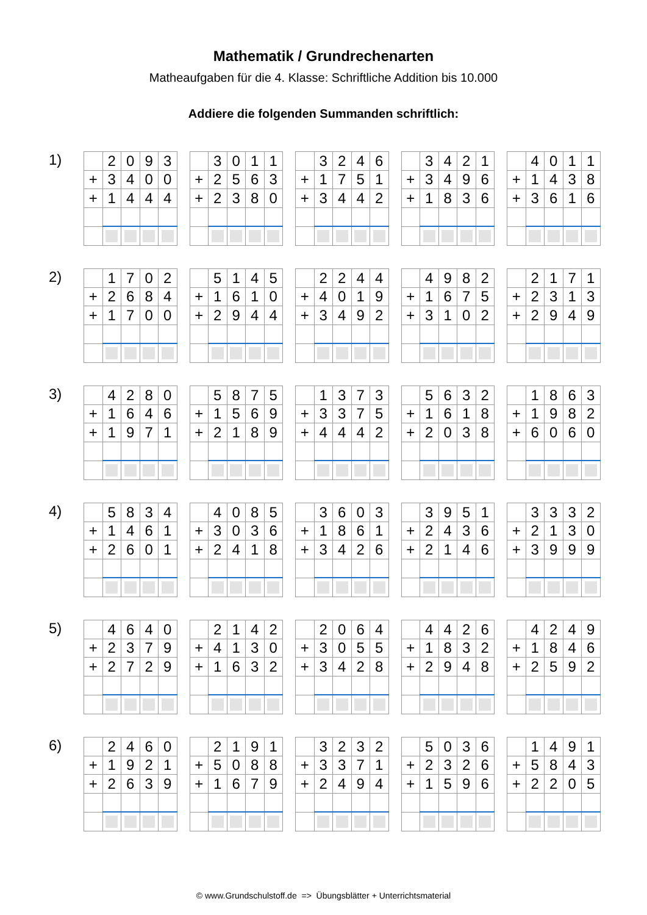Mathematik / Grundrechenarten
Matheaufgaben für die 4. Klasse: Schriftliche Addition bis 10.000
Addiere die folgenden Summanden schriftlich:
1)
| | 2 | 0 | 9 | 3 |
| + | 3 | 4 | 0 | 0 |
| + | 1 | 4 | 4 | 4 |
| | 3 | 0 | 1 | 1 |
| + | 2 | 5 | 6 | 3 |
| + | 2 | 3 | 8 | 0 |
| | 3 | 2 | 4 | 6 |
| + | 1 | 7 | 5 | 1 |
| + | 3 | 4 | 4 | 2 |
| | 3 | 4 | 2 | 1 |
| + | 3 | 4 | 9 | 6 |
| + | 1 | 8 | 3 | 6 |
| | 4 | 0 | 1 | 1 |
| + | 1 | 4 | 3 | 8 |
| + | 3 | 6 | 1 | 6 |
2)
| | 1 | 7 | 0 | 2 |
| + | 2 | 6 | 8 | 4 |
| + | 1 | 7 | 0 | 0 |
| | 5 | 1 | 4 | 5 |
| + | 1 | 6 | 1 | 0 |
| + | 2 | 9 | 4 | 4 |
| | 2 | 2 | 4 | 4 |
| + | 4 | 0 | 1 | 9 |
| + | 3 | 4 | 9 | 2 |
| | 4 | 9 | 8 | 2 |
| + | 1 | 6 | 7 | 5 |
| + | 3 | 1 | 0 | 2 |
| | 2 | 1 | 7 | 1 |
| + | 2 | 3 | 1 | 3 |
| + | 2 | 9 | 4 | 9 |
3)
| | 4 | 2 | 8 | 0 |
| + | 1 | 6 | 4 | 6 |
| + | 1 | 9 | 7 | 1 |
| | 5 | 8 | 7 | 5 |
| + | 1 | 5 | 6 | 9 |
| + | 2 | 1 | 8 | 9 |
| | 1 | 3 | 7 | 3 |
| + | 3 | 3 | 7 | 5 |
| + | 4 | 4 | 4 | 2 |
| | 5 | 6 | 3 | 2 |
| + | 1 | 6 | 1 | 8 |
| + | 2 | 0 | 3 | 8 |
| | 1 | 8 | 6 | 3 |
| + | 1 | 9 | 8 | 2 |
| + | 6 | 0 | 6 | 0 |
4)
| | 5 | 8 | 3 | 4 |
| + | 1 | 4 | 6 | 1 |
| + | 2 | 6 | 0 | 1 |
| | 4 | 0 | 8 | 5 |
| + | 3 | 0 | 3 | 6 |
| + | 2 | 4 | 1 | 8 |
| | 3 | 6 | 0 | 3 |
| + | 1 | 8 | 6 | 1 |
| + | 3 | 4 | 2 | 6 |
| | 3 | 9 | 5 | 1 |
| + | 2 | 4 | 3 | 6 |
| + | 2 | 1 | 4 | 6 |
| | 3 | 3 | 3 | 2 |
| + | 2 | 1 | 3 | 0 |
| + | 3 | 9 | 9 | 9 |
5)
| | 4 | 6 | 4 | 0 |
| + | 2 | 3 | 7 | 9 |
| + | 2 | 7 | 2 | 9 |
| | 2 | 1 | 4 | 2 |
| + | 4 | 1 | 3 | 0 |
| + | 1 | 6 | 3 | 2 |
| | 2 | 0 | 6 | 4 |
| + | 3 | 0 | 5 | 5 |
| + | 3 | 4 | 2 | 8 |
| | 4 | 4 | 2 | 6 |
| + | 1 | 8 | 3 | 2 |
| + | 2 | 9 | 4 | 8 |
| | 4 | 2 | 4 | 9 |
| + | 1 | 8 | 4 | 6 |
| + | 2 | 5 | 9 | 2 |
6)
| | 2 | 4 | 6 | 0 |
| + | 1 | 9 | 2 | 1 |
| + | 2 | 6 | 3 | 9 |
| | 2 | 1 | 9 | 1 |
| + | 5 | 0 | 8 | 8 |
| + | 1 | 6 | 7 | 9 |
| | 3 | 2 | 3 | 2 |
| + | 3 | 3 | 7 | 1 |
| + | 2 | 4 | 9 | 4 |
| | 5 | 0 | 3 | 6 |
| + | 2 | 3 | 2 | 6 |
| + | 1 | 5 | 9 | 6 |
| | 1 | 4 | 9 | 1 |
| + | 5 | 8 | 4 | 3 |
| + | 2 | 2 | 0 | 5 |
© www.Grundschulstoff.de => Übungsblätter + Unterrichtsmaterial